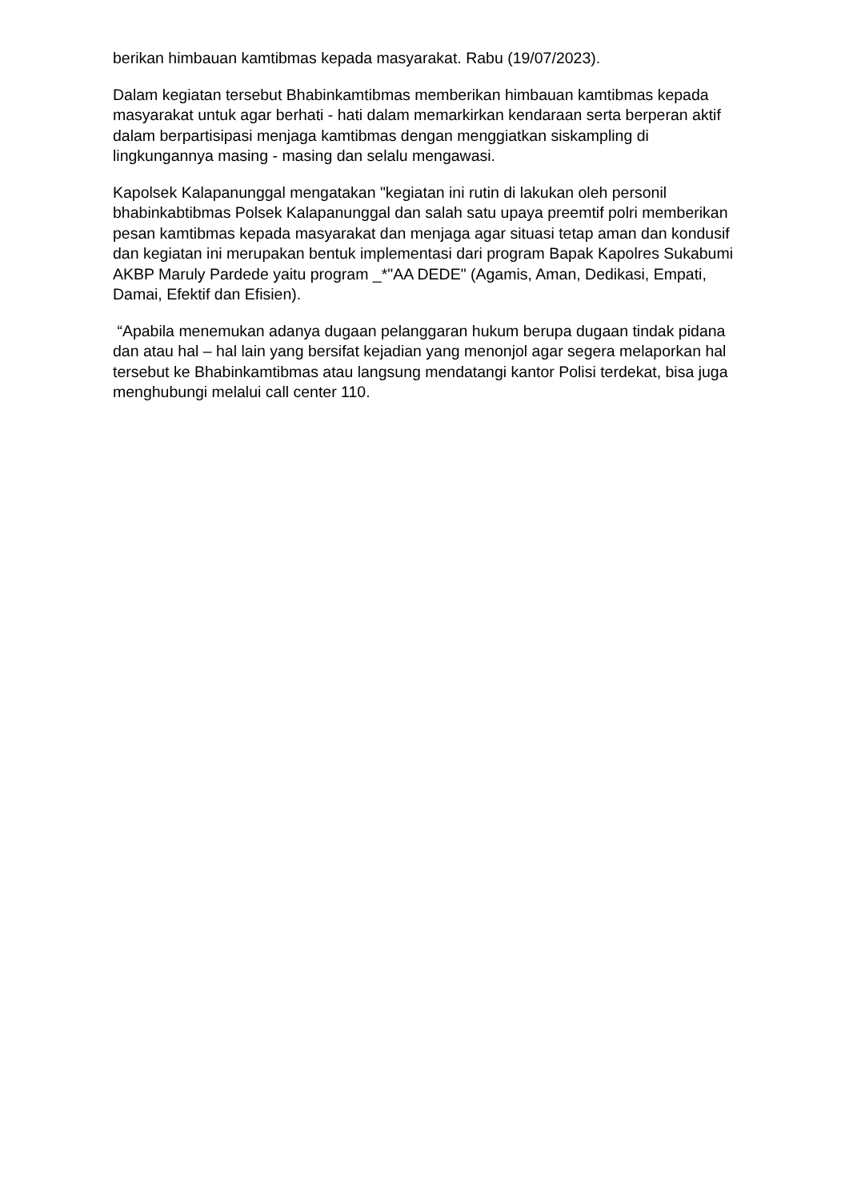berikan himbauan kamtibmas kepada masyarakat. Rabu (19/07/2023).
Dalam kegiatan tersebut Bhabinkamtibmas memberikan himbauan kamtibmas kepada masyarakat untuk agar berhati - hati dalam memarkirkan kendaraan serta berperan aktif dalam berpartisipasi menjaga kamtibmas dengan menggiatkan siskampling di lingkungannya masing - masing dan selalu mengawasi.
Kapolsek Kalapanunggal mengatakan "kegiatan ini rutin di lakukan oleh personil bhabinkabtibmas Polsek Kalapanunggal dan salah satu upaya preemtif polri memberikan pesan kamtibmas kepada masyarakat dan menjaga agar situasi tetap aman dan kondusif dan kegiatan ini merupakan bentuk implementasi dari program Bapak Kapolres Sukabumi AKBP Maruly Pardede yaitu program _*"AA DEDE" (Agamis, Aman, Dedikasi, Empati, Damai, Efektif dan Efisien).
“Apabila menemukan adanya dugaan pelanggaran hukum berupa dugaan tindak pidana dan atau hal – hal lain yang bersifat kejadian yang menonjol agar segera melaporkan hal tersebut ke Bhabinkamtibmas atau langsung mendatangi kantor Polisi terdekat, bisa juga menghubungi melalui call center 110.